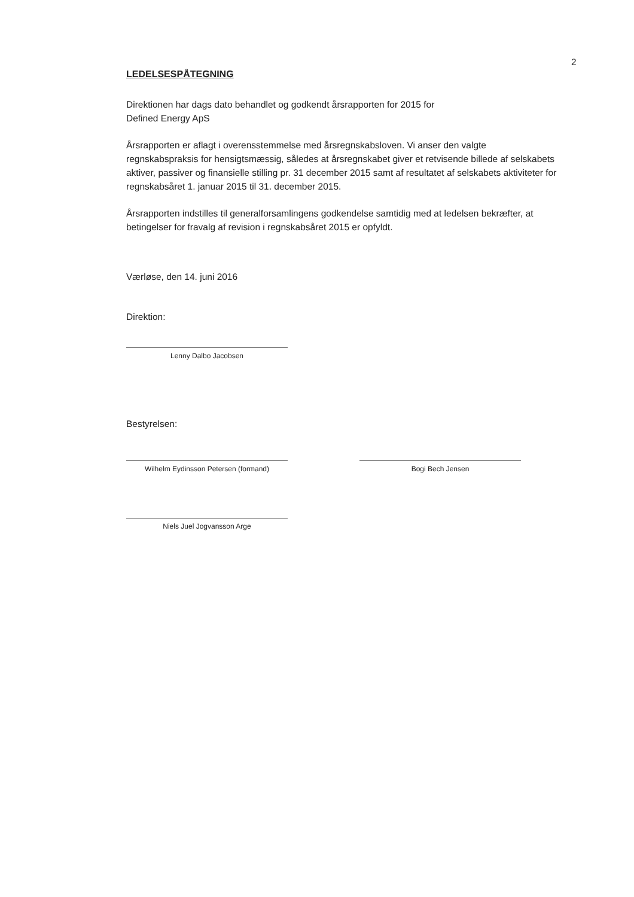2
LEDELSESPÅTEGNING
Direktionen har dags dato behandlet og godkendt årsrapporten for 2015 for
Defined Energy ApS
Årsrapporten er aflagt i overensstemmelse med årsregnskabsloven. Vi anser den valgte regnskabspraksis for hensigtsmæssig, således at årsregnskabet giver et retvisende billede af selskabets aktiver, passiver og finansielle stilling pr. 31 december 2015 samt af resultatet af selskabets aktiviteter for regnskabsåret 1. januar 2015 til 31. december 2015.
Årsrapporten indstilles til generalforsamlingens godkendelse samtidig med at ledelsen bekræfter, at betingelser for fravalg af revision i regnskabsåret 2015 er opfyldt.
Værløse, den 14. juni 2016
Direktion:
Lenny Dalbo Jacobsen
Bestyrelsen:
Wilhelm Eydinsson Petersen (formand) Bogi Bech Jensen
Niels Juel Jogvansson Arge